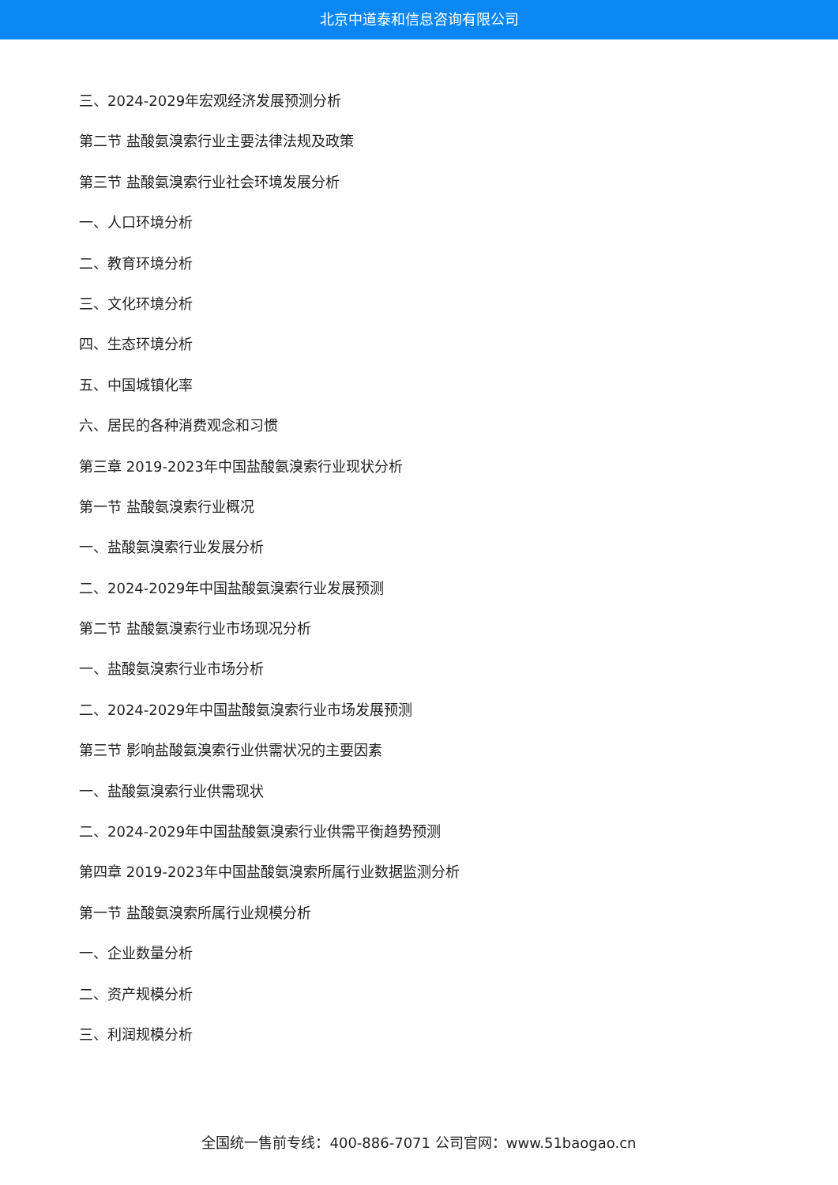北京中道泰和信息咨询有限公司
三、2024-2029年宏观经济发展预测分析
第二节 盐酸氨溴索行业主要法律法规及政策
第三节 盐酸氨溴索行业社会环境发展分析
一、人口环境分析
二、教育环境分析
三、文化环境分析
四、生态环境分析
五、中国城镇化率
六、居民的各种消费观念和习惯
第三章 2019-2023年中国盐酸氨溴索行业现状分析
第一节 盐酸氨溴索行业概况
一、盐酸氨溴索行业发展分析
二、2024-2029年中国盐酸氨溴索行业发展预测
第二节 盐酸氨溴索行业市场现况分析
一、盐酸氨溴索行业市场分析
二、2024-2029年中国盐酸氨溴索行业市场发展预测
第三节 影响盐酸氨溴索行业供需状况的主要因素
一、盐酸氨溴索行业供需现状
二、2024-2029年中国盐酸氨溴索行业供需平衡趋势预测
第四章 2019-2023年中国盐酸氨溴索所属行业数据监测分析
第一节 盐酸氨溴索所属行业规模分析
一、企业数量分析
二、资产规模分析
三、利润规模分析
全国统一售前专线：400-886-7071 公司官网：www.51baogao.cn